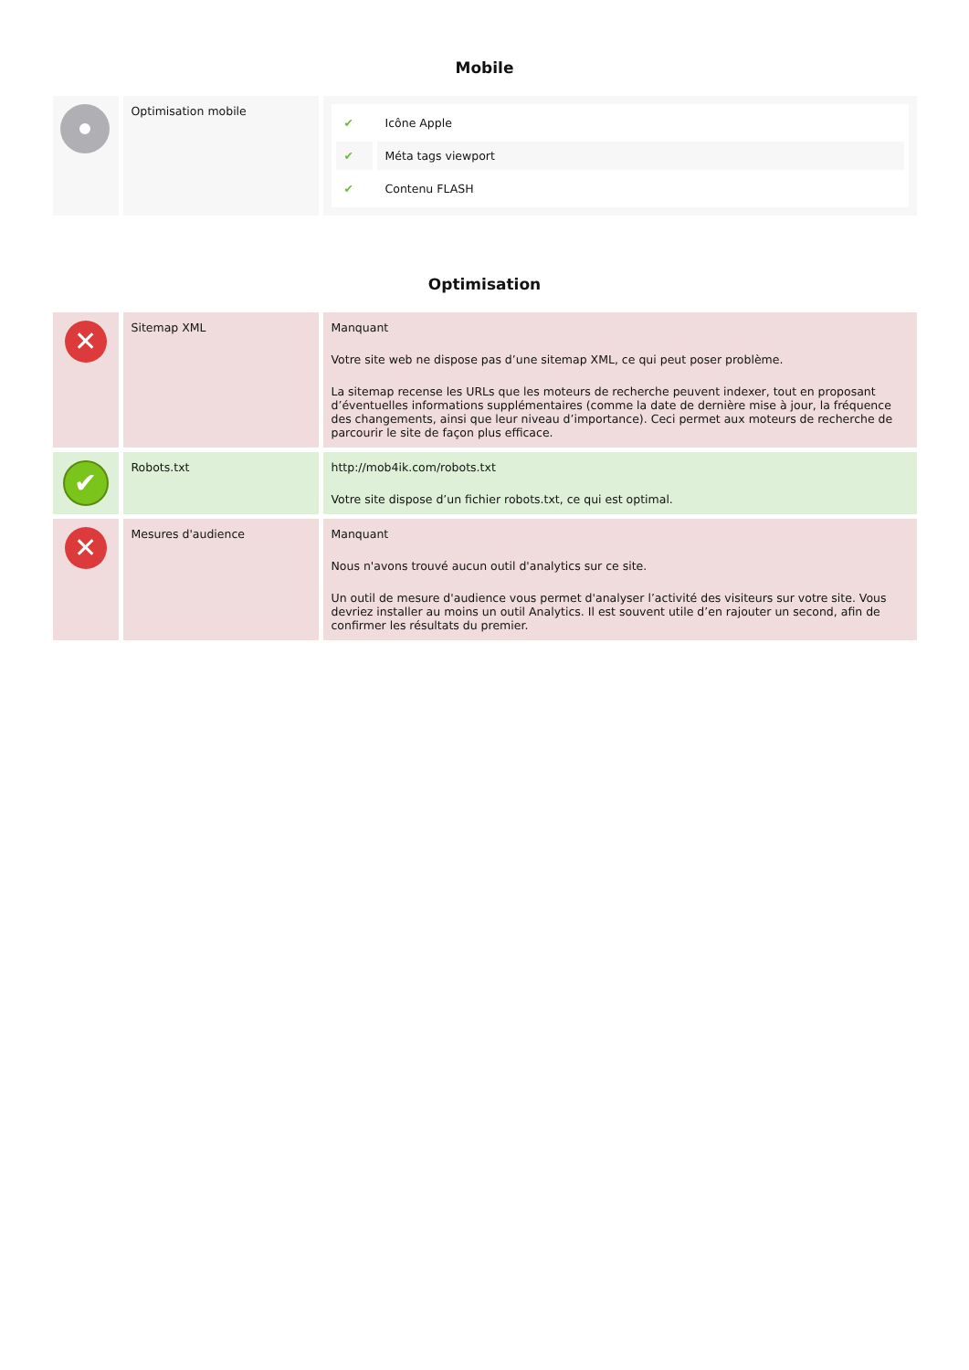Mobile
| | Optimisation mobile | / ✔ / Icône Apple / / ✔ / Méta tags viewport / / ✔ / Contenu FLASH / |
Optimisation
| ✕ | Sitemap XML | Manquant Votre site web ne dispose pas d’une sitemap XML, ce qui peut poser problème. La sitemap recense les URLs que les moteurs de recherche peuvent indexer, tout en proposant d’éventuelles informations supplémentaires (comme la date de dernière mise à jour, la fréquence des changements, ainsi que leur niveau d’importance). Ceci permet aux moteurs de recherche de parcourir le site de façon plus efficace. |
| ✔ | Robots.txt | http://mob4ik.com/robots.txt Votre site dispose d’un fichier robots.txt, ce qui est optimal. |
| ✕ | Mesures d'audience | Manquant Nous n'avons trouvé aucun outil d'analytics sur ce site. Un outil de mesure d'audience vous permet d'analyser l’activité des visiteurs sur votre site. Vous devriez installer au moins un outil Analytics. Il est souvent utile d’en rajouter un second, afin de confirmer les résultats du premier. |